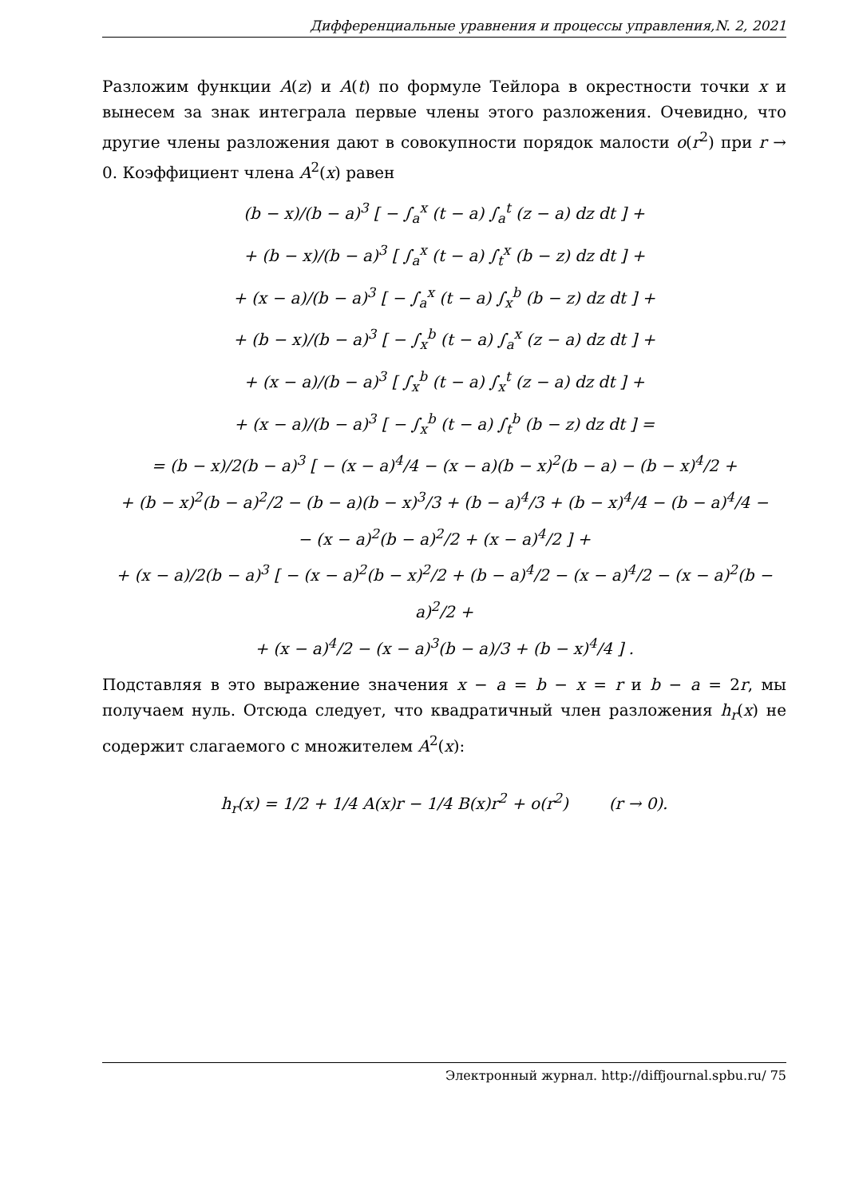Дифференциальные уравнения и процессы управления,N. 2, 2021
Разложим функции A(z) и A(t) по формуле Тейлора в окрестности точки x и вынесем за знак интеграла первые члены этого разложения. Очевидно, что другие члены разложения дают в совокупности порядок малости o(r<sup>2</sup>) при r → 0. Коэффициент члена A<sup>2</sup>(x) равен
(b − x)/(b − a)<sup>3</sup> [ − ∫<sub>a</sub><sup>x</sup> (t − a) ∫<sub>a</sub><sup>t</sup> (z − a) dz dt ] +
+ (b − x)/(b − a)<sup>3</sup> [ ∫<sub>a</sub><sup>x</sup> (t − a) ∫<sub>t</sub><sup>x</sup> (b − z) dz dt ] +
+ (x − a)/(b − a)<sup>3</sup> [ − ∫<sub>a</sub><sup>x</sup> (t − a) ∫<sub>x</sub><sup>b</sup> (b − z) dz dt ] +
+ (b − x)/(b − a)<sup>3</sup> [ − ∫<sub>x</sub><sup>b</sup> (t − a) ∫<sub>a</sub><sup>x</sup> (z − a) dz dt ] +
+ (x − a)/(b − a)<sup>3</sup> [ ∫<sub>x</sub><sup>b</sup> (t − a) ∫<sub>x</sub><sup>t</sup> (z − a) dz dt ] +
+ (x − a)/(b − a)<sup>3</sup> [ − ∫<sub>x</sub><sup>b</sup> (t − a) ∫<sub>t</sub><sup>b</sup> (b − z) dz dt ] =
= (b − x)/2(b − a)<sup>3</sup> [ − (x − a)<sup>4</sup>/4 − (x − a)(b − x)<sup>2</sup>(b − a) − (b − x)<sup>4</sup>/2 +
+ (b − x)<sup>2</sup>(b − a)<sup>2</sup>/2 − (b − a)(b − x)<sup>3</sup>/3 + (b − a)<sup>4</sup>/3 + (b − x)<sup>4</sup>/4 − (b − a)<sup>4</sup>/4 −
− (x − a)<sup>2</sup>(b − a)<sup>2</sup>/2 + (x − a)<sup>4</sup>/2 ] +
+ (x − a)/2(b − a)<sup>3</sup> [ − (x − a)<sup>2</sup>(b − x)<sup>2</sup>/2 + (b − a)<sup>4</sup>/2 − (x − a)<sup>4</sup>/2 − (x − a)<sup>2</sup>(b − a)<sup>2</sup>/2 +
+ (x − a)<sup>4</sup>/2 − (x − a)<sup>3</sup>(b − a)/3 + (b − x)<sup>4</sup>/4 ] .
Подставляя в это выражение значения x − a = b − x = r и b − a = 2r, мы получаем нуль. Отсюда следует, что квадратичный член разложения h<sub>r</sub>(x) не содержит слагаемого с множителем A<sup>2</sup>(x):
h<sub>r</sub>(x) = 1/2 + 1/4 A(x)r − 1/4 B(x)r<sup>2</sup> + o(r<sup>2</sup>) (r → 0).
Электронный журнал. http://diffjournal.spbu.ru/ 75